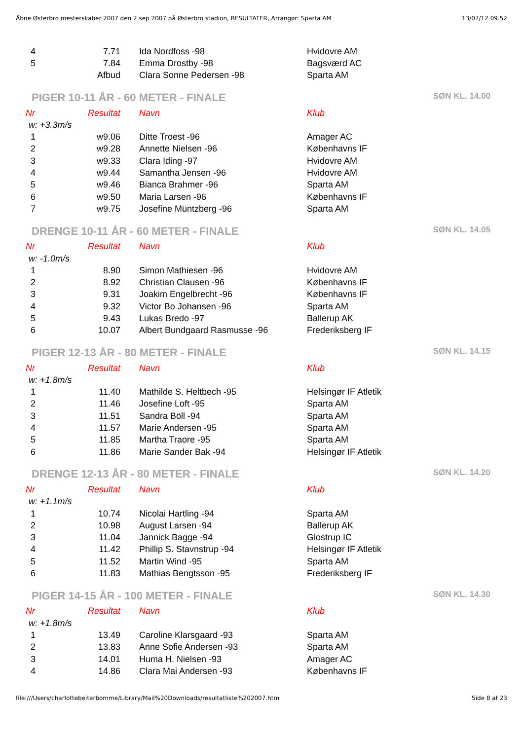Åbne Østerbro mesterskaber 2007 den 2.sep 2007 på Østerbro stadion, RESULTATER, Arrangør: Sparta AM 13/07/12 09.52
| 4 | 7.71 | Ida Nordfoss -98 | Hvidovre AM |
| 5 | 7.84 | Emma Drostby -98 | Bagsværd AC |
| | Afbud | Clara Sonne Pedersen -98 | Sparta AM |
PIGER 10-11 ÅR - 60 METER - FINALE SØN KL. 14.00
| Nr | Resultat | Navn | Klub |
| --- | --- | --- | --- |
| w: +3.3m/s | | | |
| 1 | w9.06 | Ditte Troest -96 | Amager AC |
| 2 | w9.28 | Annette Nielsen -96 | Københavns IF |
| 3 | w9.33 | Clara Iding -97 | Hvidovre AM |
| 4 | w9.44 | Samantha Jensen -96 | Hvidovre AM |
| 5 | w9.46 | Bianca Brahmer -96 | Sparta AM |
| 6 | w9.50 | Maria Larsen -96 | Københavns IF |
| 7 | w9.75 | Josefine Müntzberg -96 | Sparta AM |
DRENGE 10-11 ÅR - 60 METER - FINALE SØN KL. 14.05
| Nr | Resultat | Navn | Klub |
| --- | --- | --- | --- |
| w: -1.0m/s | | | |
| 1 | 8.90 | Simon Mathiesen -96 | Hvidovre AM |
| 2 | 8.92 | Christian Clausen -96 | Københavns IF |
| 3 | 9.31 | Joakim Engelbrecht -96 | Københavns IF |
| 4 | 9.32 | Victor Bo Johansen -96 | Sparta AM |
| 5 | 9.43 | Lukas Bredo -97 | Ballerup AK |
| 6 | 10.07 | Albert Bundgaard Rasmusse -96 | Frederiksberg IF |
PIGER 12-13 ÅR - 80 METER - FINALE SØN KL. 14.15
| Nr | Resultat | Navn | Klub |
| --- | --- | --- | --- |
| w: +1.8m/s | | | |
| 1 | 11.40 | Mathilde S. Heltbech -95 | Helsingør IF Atletik |
| 2 | 11.46 | Josefine Loft -95 | Sparta AM |
| 3 | 11.51 | Sandra Böll -94 | Sparta AM |
| 4 | 11.57 | Marie Andersen -95 | Sparta AM |
| 5 | 11.85 | Martha Traore -95 | Sparta AM |
| 6 | 11.86 | Marie Sander Bak -94 | Helsingør IF Atletik |
DRENGE 12-13 ÅR - 80 METER - FINALE SØN KL. 14.20
| Nr | Resultat | Navn | Klub |
| --- | --- | --- | --- |
| w: +1.1m/s | | | |
| 1 | 10.74 | Nicolai Hartling -94 | Sparta AM |
| 2 | 10.98 | August Larsen -94 | Ballerup AK |
| 3 | 11.04 | Jannick Bagge -94 | Glostrup IC |
| 4 | 11.42 | Phillip S. Stavnstrup -94 | Helsingør IF Atletik |
| 5 | 11.52 | Martin Wind -95 | Sparta AM |
| 6 | 11.83 | Mathias Bengtsson -95 | Frederiksberg IF |
PIGER 14-15 ÅR - 100 METER - FINALE SØN KL. 14.30
| Nr | Resultat | Navn | Klub |
| --- | --- | --- | --- |
| w: +1.8m/s | | | |
| 1 | 13.49 | Caroline Klarsgaard -93 | Sparta AM |
| 2 | 13.83 | Anne Sofie Andersen -93 | Sparta AM |
| 3 | 14.01 | Huma H. Nielsen -93 | Amager AC |
| 4 | 14.86 | Clara Mai Andersen -93 | Københavns IF |
file:///Users/charlottebeiterbomme/Library/Mail%20Downloads/resultatliste%202007.htm Side 8 af 23